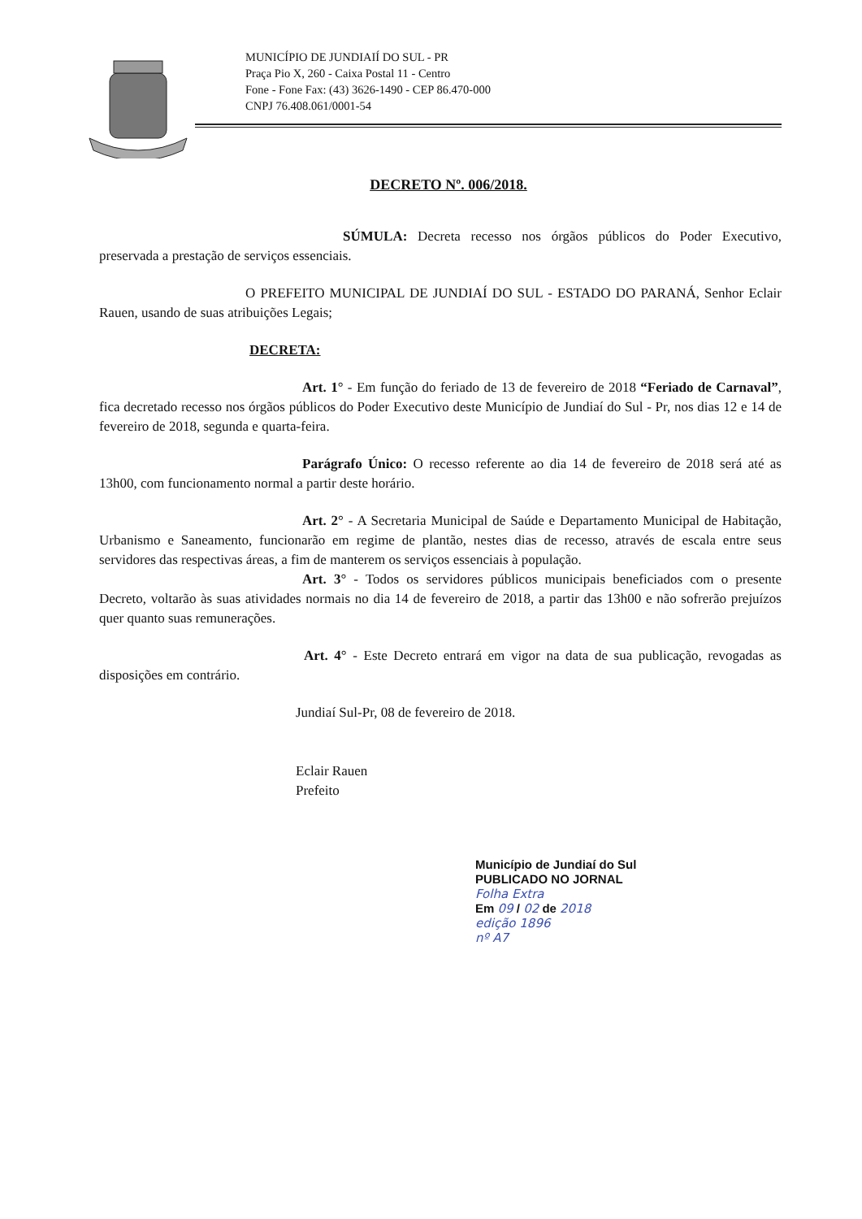MUNICÍPIO DE JUNDIAIÍ DO SUL - PR
Praça Pio X, 260 - Caixa Postal 11 - Centro
Fone - Fone Fax: (43) 3626-1490 - CEP 86.470-000
CNPJ 76.408.061/0001-54
DECRETO Nº. 006/2018.
SÚMULA: Decreta recesso nos órgãos públicos do Poder Executivo, preservada a prestação de serviços essenciais.
O PREFEITO MUNICIPAL DE JUNDIAÍ DO SUL - ESTADO DO PARANÁ, Senhor Eclair Rauen, usando de suas atribuições Legais;
DECRETA:
Art. 1° - Em função do feriado de 13 de fevereiro de 2018 “Feriado de Carnaval”, fica decretado recesso nos órgãos públicos do Poder Executivo deste Município de Jundiaí do Sul - Pr, nos dias 12 e 14 de fevereiro de 2018, segunda e quarta-feira.
Parágrafo Único: O recesso referente ao dia 14 de fevereiro de 2018 será até as 13h00, com funcionamento normal a partir deste horário.
Art. 2° - A Secretaria Municipal de Saúde e Departamento Municipal de Habitação, Urbanismo e Saneamento, funcionarão em regime de plantão, nestes dias de recesso, através de escala entre seus servidores das respectivas áreas, a fim de manterem os serviços essenciais à população.
Art. 3° - Todos os servidores públicos municipais beneficiados com o presente Decreto, voltarão às suas atividades normais no dia 14 de fevereiro de 2018, a partir das 13h00 e não sofrerão prejuízos quer quanto suas remunerações.
Art. 4° - Este Decreto entrará em vigor na data de sua publicação, revogadas as disposições em contrário.
Jundiaí Sul-Pr, 08 de fevereiro de 2018.
Eclair Rauen
Prefeito
Município de Jundiaí do Sul
PUBLICADO NO JORNAL
Folha Extra
Em 09 / 02 de 2018
edição 1896
nº A7